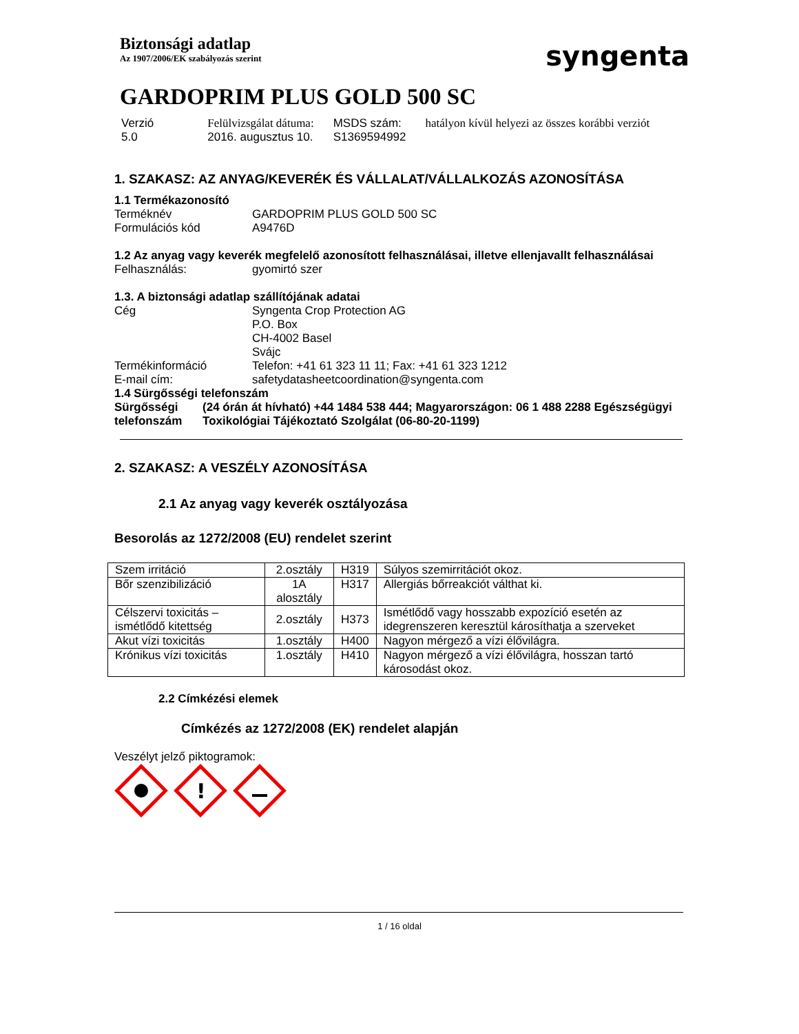Biztonsági adatlap
Az 1907/2006/EK szabályozás szerint
syngenta
GARDOPRIM PLUS GOLD 500 SC
Verzió
5.0
Felülvizsgálat dátuma:
2016. augusztus 10.
MSDS szám:
S1369594992
hatályon kívül helyezi az összes korábbi verziót
1. SZAKASZ: AZ ANYAG/KEVERÉK ÉS VÁLLALAT/VÁLLALKOZÁS AZONOSÍTÁSA
1.1 Termékazonosító
Terméknév GARDOPRIM PLUS GOLD 500 SC
Formulációs kód A9476D
1.2 Az anyag vagy keverék megfelelő azonosított felhasználásai, illetve ellenjavallt felhasználásai
Felhasználás: gyomirtó szer
1.3. A biztonsági adatlap szállítójának adatai
Cég Syngenta Crop Protection AG
P.O. Box
CH-4002 Basel
Svájc
Termékinformáció Telefon: +41 61 323 11 11; Fax: +41 61 323 1212
E-mail cím: safetydatasheetcoordination@syngenta.com
1.4 Sürgősségi telefonszám
Sürgősségi telefonszám
(24 órán át hívható) +44 1484 538 444; Magyarországon: 06 1 488 2288 Egészségügyi Toxikológiai Tájékoztató Szolgálat (06-80-20-1199)
2. SZAKASZ: A VESZÉLY AZONOSÍTÁSA
2.1 Az anyag vagy keverék osztályozása
Besorolás az 1272/2008 (EU) rendelet szerint
| Szem irritáció | 2.osztály | H319 | Súlyos szemirritációt okoz. |
| Bőr szenzibilizáció | 1A alosztály | H317 | Allergiás bőrreakciót válthat ki. |
| Célszervi toxicitás – ismétlődő kitettség | 2.osztály | H373 | Ismétlődő vagy hosszabb expozíció esetén az idegrenszeren keresztül károsíthatja a szerveket |
| Akut vízi toxicitás | 1.osztály | H400 | Nagyon mérgező a vízi élővilágra. |
| Krónikus vízi toxicitás | 1.osztály | H410 | Nagyon mérgező a vízi élővilágra, hosszan tartó károsodást okoz. |
2.2 Címkézési elemek
Címkézés az 1272/2008 (EK) rendelet alapján
Veszélyt jelző piktogramok:
!
1 / 16 oldal